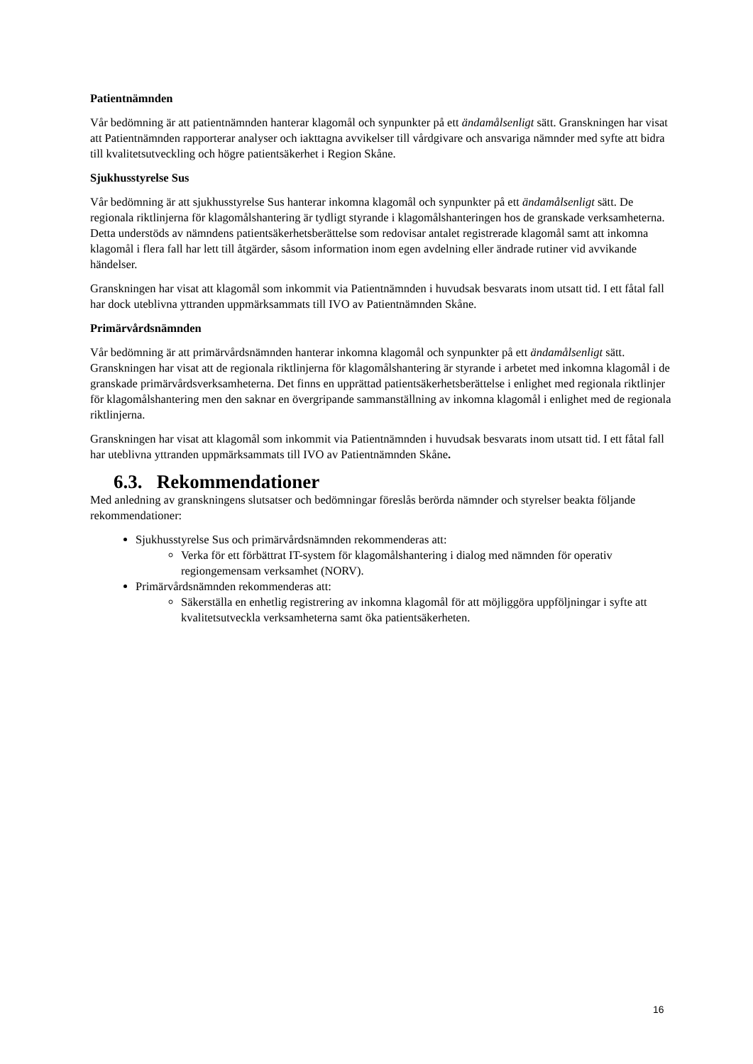Patientnämnden
Vår bedömning är att patientnämnden hanterar klagomål och synpunkter på ett ändamålsenligt sätt. Granskningen har visat att Patientnämnden rapporterar analyser och iakttagna avvikelser till vårdgivare och ansvariga nämnder med syfte att bidra till kvalitetsutveckling och högre patientsäkerhet i Region Skåne.
Sjukhusstyrelse Sus
Vår bedömning är att sjukhusstyrelse Sus hanterar inkomna klagomål och synpunkter på ett ändamålsenligt sätt. De regionala riktlinjerna för klagomålshantering är tydligt styrande i klagomålshanteringen hos de granskade verksamheterna. Detta understöds av nämndens patientsäkerhetsberättelse som redovisar antalet registrerade klagomål samt att inkomna klagomål i flera fall har lett till åtgärder, såsom information inom egen avdelning eller ändrade rutiner vid avvikande händelser.
Granskningen har visat att klagomål som inkommit via Patientnämnden i huvudsak besvarats inom utsatt tid. I ett fåtal fall har dock uteblivna yttranden uppmärksammats till IVO av Patientnämnden Skåne.
Primärvårdsnämnden
Vår bedömning är att primärvårdsnämnden hanterar inkomna klagomål och synpunkter på ett ändamålsenligt sätt. Granskningen har visat att de regionala riktlinjerna för klagomålshantering är styrande i arbetet med inkomna klagomål i de granskade primärvårdsverksamheterna. Det finns en upprättad patientsäkerhetsberättelse i enlighet med regionala riktlinjer för klagomålshantering men den saknar en övergripande sammanställning av inkomna klagomål i enlighet med de regionala riktlinjerna.
Granskningen har visat att klagomål som inkommit via Patientnämnden i huvudsak besvarats inom utsatt tid. I ett fåtal fall har uteblivna yttranden uppmärksammats till IVO av Patientnämnden Skåne.
6.3. Rekommendationer
Med anledning av granskningens slutsatser och bedömningar föreslås berörda nämnder och styrelser beakta följande rekommendationer:
Sjukhusstyrelse Sus och primärvårdsnämnden rekommenderas att:
Verka för ett förbättrat IT-system för klagomålshantering i dialog med nämnden för operativ regiongemensam verksamhet (NORV).
Primärvårdsnämnden rekommenderas att:
Säkerställa en enhetlig registrering av inkomna klagomål för att möjliggöra uppföljningar i syfte att kvalitetsutveckla verksamheterna samt öka patientsäkerheten.
16